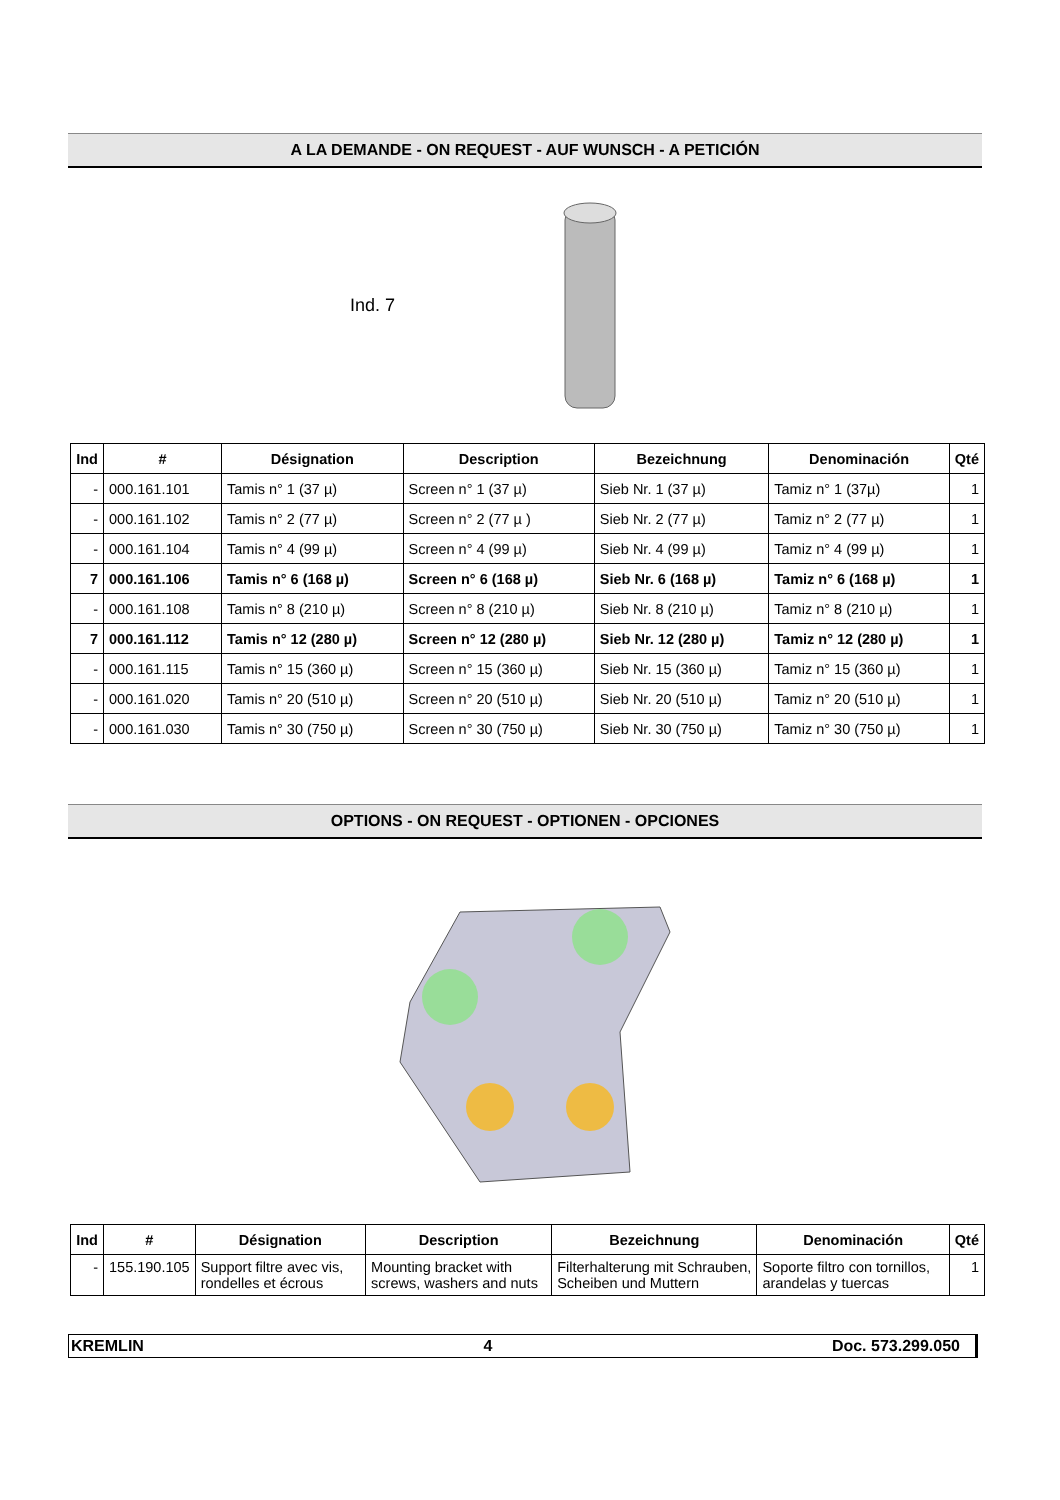A LA DEMANDE - ON REQUEST - AUF WUNSCH - A PETICIÓN
Ind. 7
| Ind | # | Désignation | Description | Bezeichnung | Denominación | Qté |
| --- | --- | --- | --- | --- | --- | --- |
| - | 000.161.101 | Tamis n° 1 (37 µ) | Screen n° 1 (37 µ) | Sieb Nr. 1 (37 µ) | Tamiz n° 1 (37µ) | 1 |
| - | 000.161.102 | Tamis n° 2 (77 µ) | Screen n° 2 (77 µ ) | Sieb Nr. 2 (77 µ) | Tamiz n° 2 (77 µ) | 1 |
| - | 000.161.104 | Tamis n° 4 (99 µ) | Screen n° 4 (99 µ) | Sieb Nr. 4 (99 µ) | Tamiz n° 4 (99 µ) | 1 |
| 7 | 000.161.106 | Tamis n° 6 (168 µ) | Screen n° 6 (168 µ) | Sieb Nr. 6 (168 µ) | Tamiz n° 6 (168 µ) | 1 |
| - | 000.161.108 | Tamis n° 8 (210 µ) | Screen n° 8 (210 µ) | Sieb Nr. 8 (210 µ) | Tamiz n° 8 (210 µ) | 1 |
| 7 | 000.161.112 | Tamis n° 12 (280 µ) | Screen n° 12 (280 µ) | Sieb Nr. 12 (280 µ) | Tamiz n° 12 (280 µ) | 1 |
| - | 000.161.115 | Tamis n° 15 (360 µ) | Screen n° 15 (360 µ) | Sieb Nr. 15 (360 µ) | Tamiz n° 15 (360 µ) | 1 |
| - | 000.161.020 | Tamis n° 20 (510 µ) | Screen n° 20 (510 µ) | Sieb Nr. 20 (510 µ) | Tamiz n° 20 (510 µ) | 1 |
| - | 000.161.030 | Tamis n° 30 (750 µ) | Screen n° 30 (750 µ) | Sieb Nr. 30 (750 µ) | Tamiz n° 30 (750 µ) | 1 |
OPTIONS - ON REQUEST - OPTIONEN - OPCIONES
| Ind | # | Désignation | Description | Bezeichnung | Denominación | Qté |
| --- | --- | --- | --- | --- | --- | --- |
| - | 155.190.105 | Support filtre avec vis, rondelles et écrous | Mounting bracket with screws, washers and nuts | Filterhalterung mit Schrauben, Scheiben und Muttern | Soporte filtro con tornillos, arandelas y tuercas | 1 |
KREMLIN 4 Doc. 573.299.050